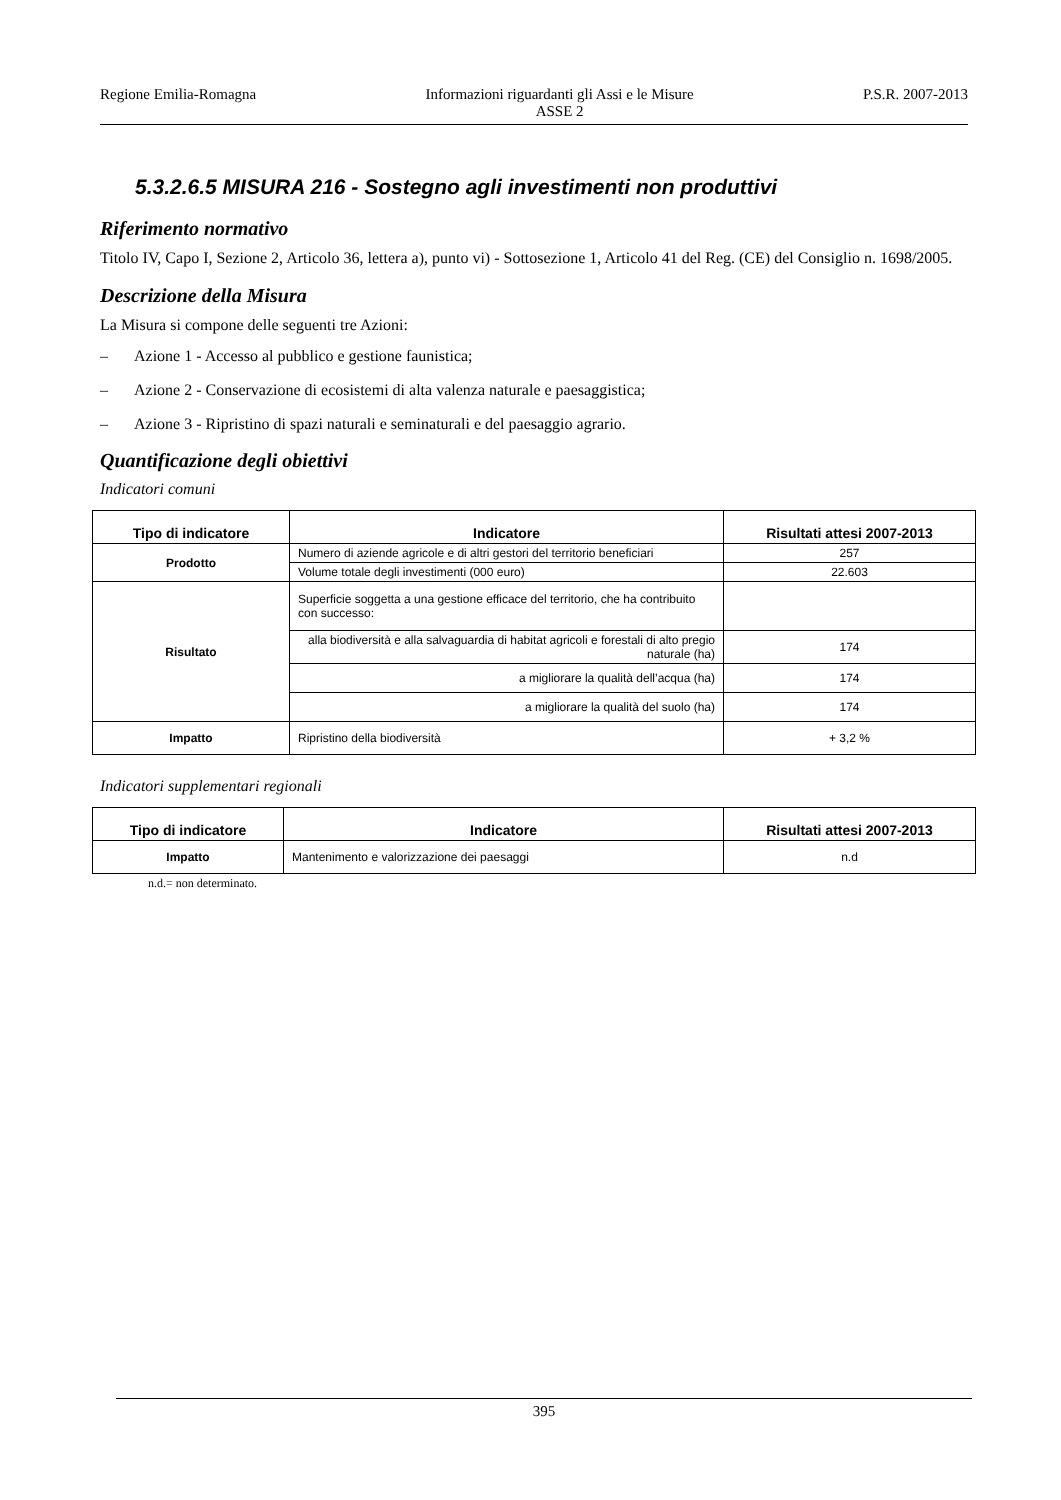Regione Emilia-Romagna Informazioni riguardanti gli Assi e le Misure
ASSE 2 P.S.R. 2007-2013
5.3.2.6.5 MISURA 216 - Sostegno agli investimenti non produttivi
Riferimento normativo
Titolo IV, Capo I, Sezione 2, Articolo 36, lettera a), punto vi) - Sottosezione 1, Articolo 41 del Reg. (CE) del Consiglio n. 1698/2005.
Descrizione della Misura
La Misura si compone delle seguenti tre Azioni:
– Azione 1 - Accesso al pubblico e gestione faunistica;
– Azione 2 - Conservazione di ecosistemi di alta valenza naturale e paesaggistica;
– Azione 3 - Ripristino di spazi naturali e seminaturali e del paesaggio agrario.
Quantificazione degli obiettivi
Indicatori comuni
| Tipo di indicatore | Indicatore | Risultati attesi 2007-2013 |
| --- | --- | --- |
| Prodotto | Numero di aziende agricole e di altri gestori del territorio beneficiari | 257 |
| | Volume totale degli investimenti (000 euro) | 22.603 |
| Risultato | Superficie soggetta a una gestione efficace del territorio, che ha contribuito con successo: | |
| | alla biodiversità e alla salvaguardia di habitat agricoli e forestali di alto pregio naturale (ha) | 174 |
| | a migliorare la qualità dell’acqua (ha) | 174 |
| | a migliorare la qualità del suolo (ha) | 174 |
| Impatto | Ripristino della biodiversità | + 3,2 % |
Indicatori supplementari regionali
| Tipo di indicatore | Indicatore | Risultati attesi 2007-2013 |
| --- | --- | --- |
| Impatto | Mantenimento e valorizzazione dei paesaggi | n.d |
n.d.= non determinato.
395